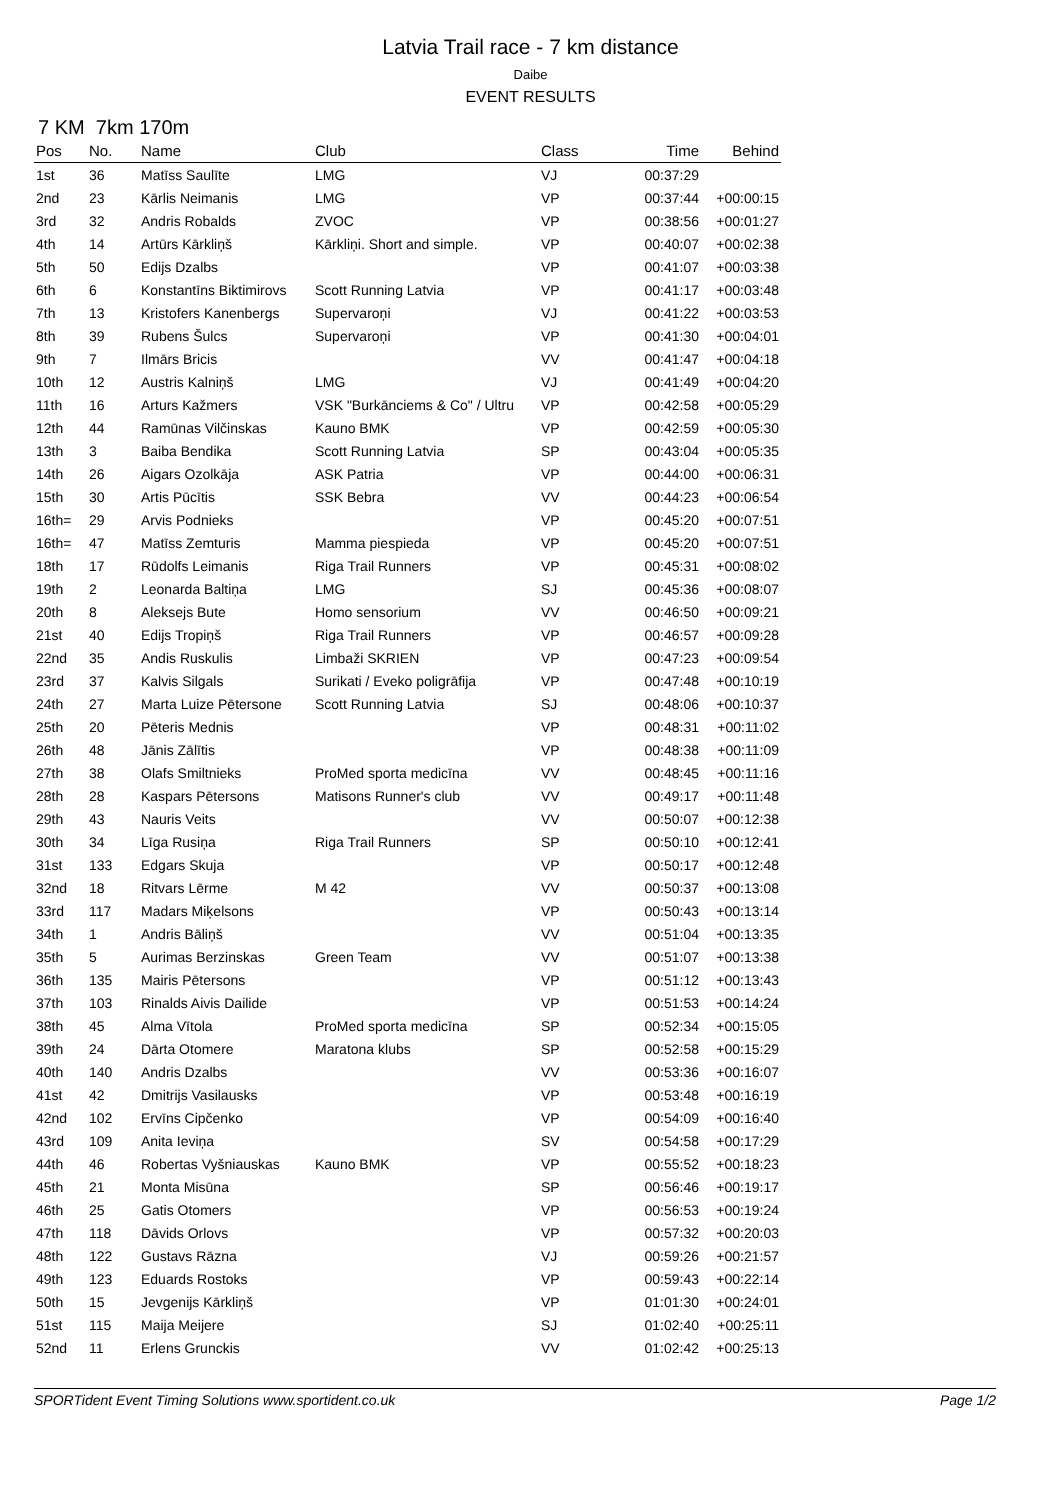Latvia Trail race - 7 km distance
Daibe
EVENT RESULTS
7 KM 7km 170m
| Pos | No. | Name | Club | Class | Time | Behind |
| --- | --- | --- | --- | --- | --- | --- |
| 1st | 36 | Matīss Saulīte | LMG | VJ | 00:37:29 | |
| 2nd | 23 | Kārlis Neimanis | LMG | VP | 00:37:44 | +00:00:15 |
| 3rd | 32 | Andris Robalds | ZVOC | VP | 00:38:56 | +00:01:27 |
| 4th | 14 | Artūrs Kārkliņš | Kārkliņi. Short and simple. | VP | 00:40:07 | +00:02:38 |
| 5th | 50 | Edijs Dzalbs | | VP | 00:41:07 | +00:03:38 |
| 6th | 6 | Konstantīns Biktimirovs | Scott Running Latvia | VP | 00:41:17 | +00:03:48 |
| 7th | 13 | Kristofers Kanenbergs | Supervaroņi | VJ | 00:41:22 | +00:03:53 |
| 8th | 39 | Rubens Šulcs | Supervaroņi | VP | 00:41:30 | +00:04:01 |
| 9th | 7 | Ilmārs Bricis | | VV | 00:41:47 | +00:04:18 |
| 10th | 12 | Austris Kalniņš | LMG | VJ | 00:41:49 | +00:04:20 |
| 11th | 16 | Arturs Kažmers | VSK "Burkānciems & Co" / Ultru | VP | 00:42:58 | +00:05:29 |
| 12th | 44 | Ramūnas Vilčinskas | Kauno BMK | VP | 00:42:59 | +00:05:30 |
| 13th | 3 | Baiba Bendika | Scott Running Latvia | SP | 00:43:04 | +00:05:35 |
| 14th | 26 | Aigars Ozolkāja | ASK Patria | VP | 00:44:00 | +00:06:31 |
| 15th | 30 | Artis Pūcītis | SSK Bebra | VV | 00:44:23 | +00:06:54 |
| 16th= | 29 | Arvis Podnieks | | VP | 00:45:20 | +00:07:51 |
| 16th= | 47 | Matīss Zemturis | Mamma piespieda | VP | 00:45:20 | +00:07:51 |
| 18th | 17 | Rūdolfs Leimanis | Riga Trail Runners | VP | 00:45:31 | +00:08:02 |
| 19th | 2 | Leonarda Baltiņa | LMG | SJ | 00:45:36 | +00:08:07 |
| 20th | 8 | Aleksejs Bute | Homo sensorium | VV | 00:46:50 | +00:09:21 |
| 21st | 40 | Edijs Tropiņš | Riga Trail Runners | VP | 00:46:57 | +00:09:28 |
| 22nd | 35 | Andis Ruskulis | Limbaži SKRIEN | VP | 00:47:23 | +00:09:54 |
| 23rd | 37 | Kalvis Silgals | Surikati / Eveko poligrāfija | VP | 00:47:48 | +00:10:19 |
| 24th | 27 | Marta Luize Pētersone | Scott Running Latvia | SJ | 00:48:06 | +00:10:37 |
| 25th | 20 | Pēteris Mednis | | VP | 00:48:31 | +00:11:02 |
| 26th | 48 | Jānis Zālītis | | VP | 00:48:38 | +00:11:09 |
| 27th | 38 | Olafs Smiltnieks | ProMed sporta medicīna | VV | 00:48:45 | +00:11:16 |
| 28th | 28 | Kaspars Pētersons | Matisons Runner's club | VV | 00:49:17 | +00:11:48 |
| 29th | 43 | Nauris Veits | | VV | 00:50:07 | +00:12:38 |
| 30th | 34 | Līga Rusiņa | Riga Trail Runners | SP | 00:50:10 | +00:12:41 |
| 31st | 133 | Edgars Skuja | | VP | 00:50:17 | +00:12:48 |
| 32nd | 18 | Ritvars Lērme | M 42 | VV | 00:50:37 | +00:13:08 |
| 33rd | 117 | Madars Miķelsons | | VP | 00:50:43 | +00:13:14 |
| 34th | 1 | Andris Bāliņš | | VV | 00:51:04 | +00:13:35 |
| 35th | 5 | Aurimas Berzinskas | Green Team | VV | 00:51:07 | +00:13:38 |
| 36th | 135 | Mairis Pētersons | | VP | 00:51:12 | +00:13:43 |
| 37th | 103 | Rinalds Aivis Dailide | | VP | 00:51:53 | +00:14:24 |
| 38th | 45 | Alma Vītola | ProMed sporta medicīna | SP | 00:52:34 | +00:15:05 |
| 39th | 24 | Dārta Otomere | Maratona klubs | SP | 00:52:58 | +00:15:29 |
| 40th | 140 | Andris Dzalbs | | VV | 00:53:36 | +00:16:07 |
| 41st | 42 | Dmitrijs Vasilausks | | VP | 00:53:48 | +00:16:19 |
| 42nd | 102 | Ervīns Cipčenko | | VP | 00:54:09 | +00:16:40 |
| 43rd | 109 | Anita Ieviņa | | SV | 00:54:58 | +00:17:29 |
| 44th | 46 | Robertas Vyšniauskas | Kauno BMK | VP | 00:55:52 | +00:18:23 |
| 45th | 21 | Monta Misūna | | SP | 00:56:46 | +00:19:17 |
| 46th | 25 | Gatis Otomers | | VP | 00:56:53 | +00:19:24 |
| 47th | 118 | Dāvids Orlovs | | VP | 00:57:32 | +00:20:03 |
| 48th | 122 | Gustavs Rāzna | | VJ | 00:59:26 | +00:21:57 |
| 49th | 123 | Eduards Rostoks | | VP | 00:59:43 | +00:22:14 |
| 50th | 15 | Jevgenijs Kārkliņš | | VP | 01:01:30 | +00:24:01 |
| 51st | 115 | Maija Meijere | | SJ | 01:02:40 | +00:25:11 |
| 52nd | 11 | Erlens Grunckis | | VV | 01:02:42 | +00:25:13 |
SPORTident Event Timing Solutions www.sportident.co.uk Page 1/2